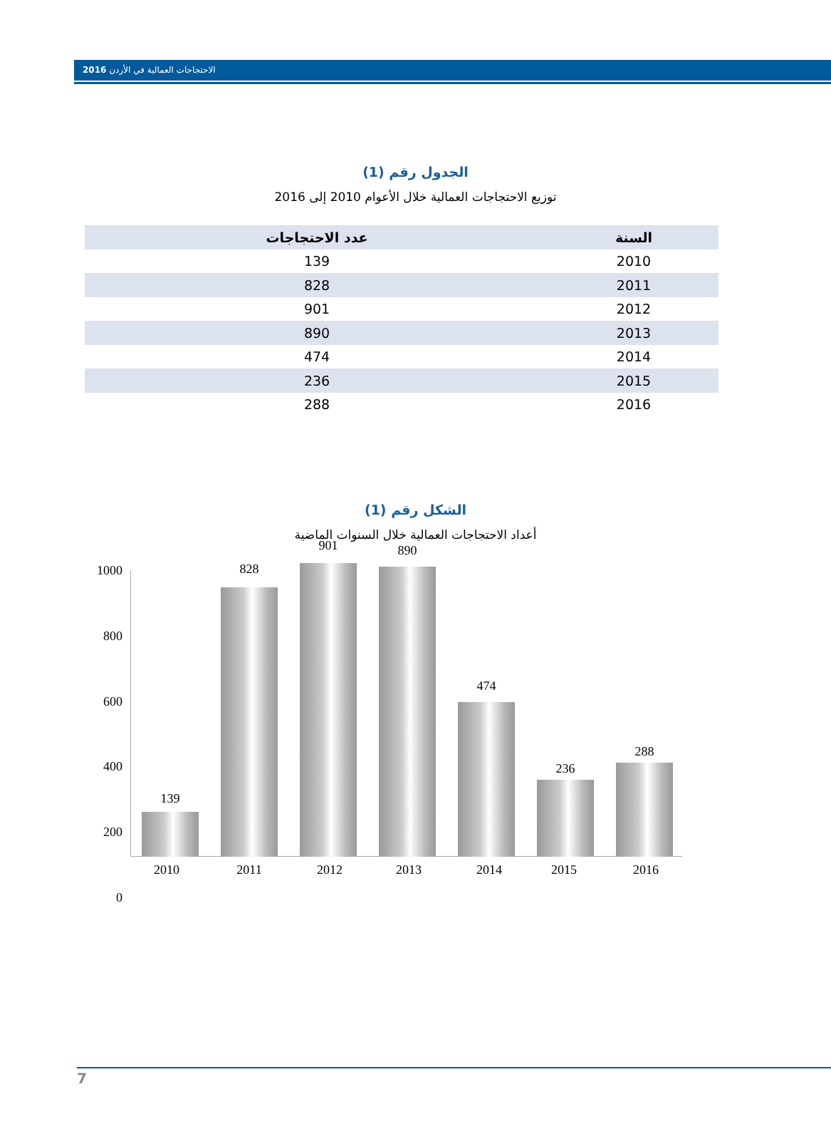الاحتجاجات العمالية في الأردن 2016
الجدول رقم (1)
توزيع الاحتجاجات العمالية خلال الأعوام 2010 إلى 2016
| السنة | عدد الاحتجاجات |
| --- | --- |
| 2010 | 139 |
| 2011 | 828 |
| 2012 | 901 |
| 2013 | 890 |
| 2014 | 474 |
| 2015 | 236 |
| 2016 | 288 |
الشكل رقم (1)
أعداد الاحتجاجات العمالية خلال السنوات الماضية
1000
800
600
400
200
0
139
828
901 890
474
236
288
2010 2011 2012 2013 2014 2015 2016
7